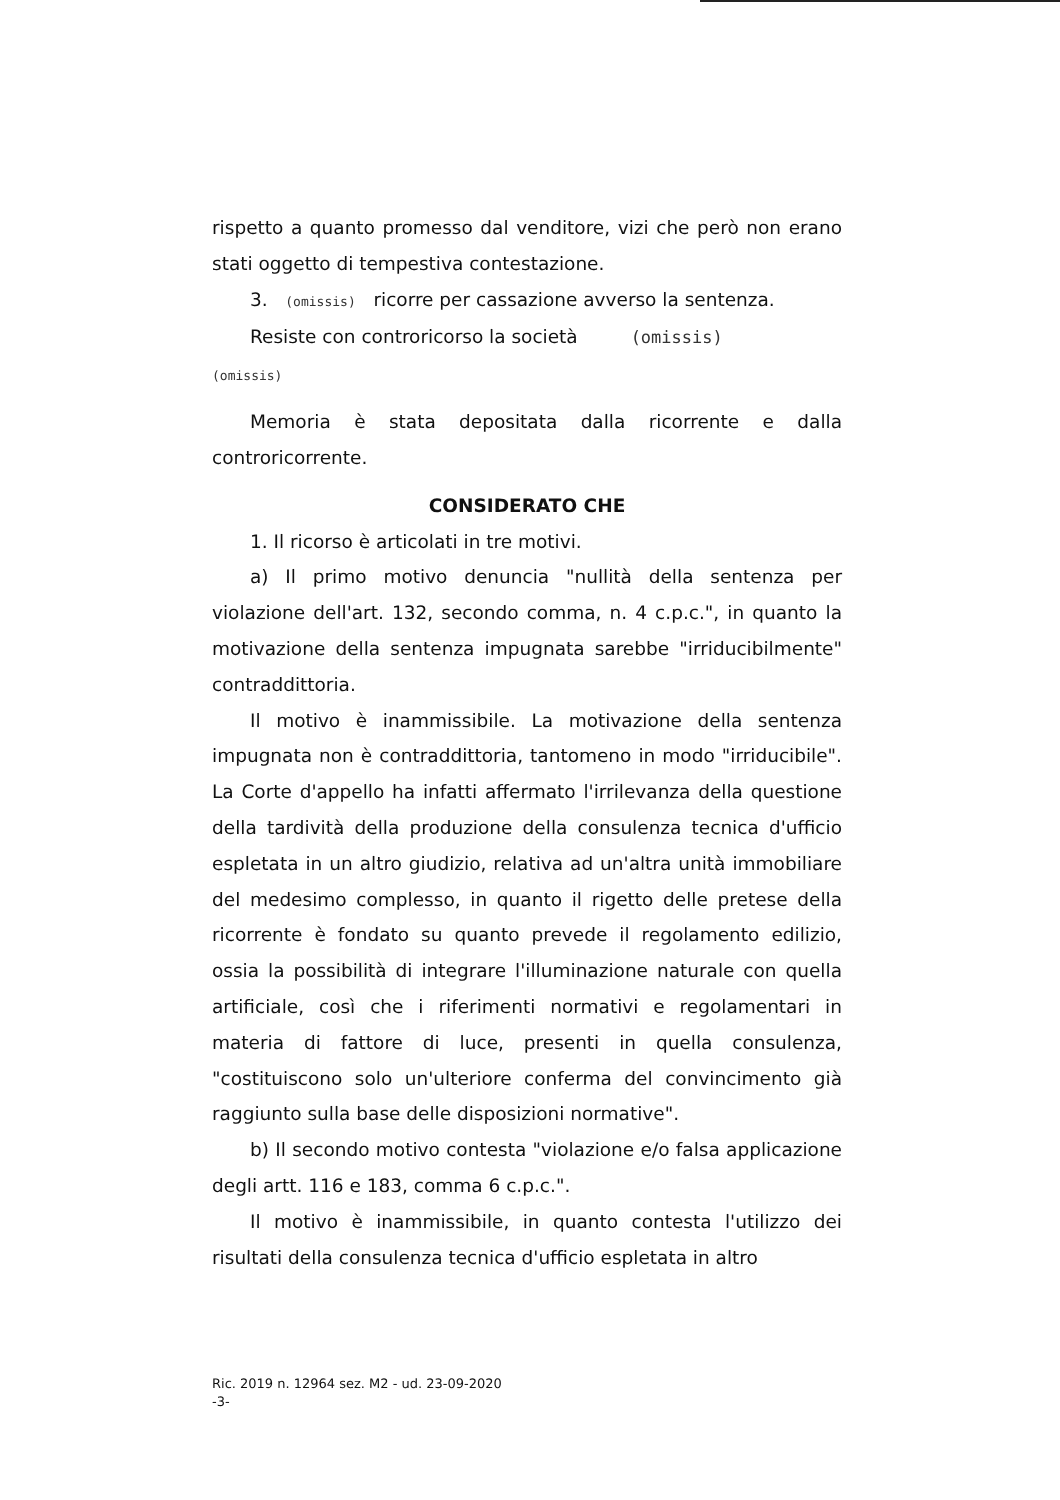rispetto a quanto promesso dal venditore, vizi che però non erano stati oggetto di tempestiva contestazione.
3. (omissis) ricorre per cassazione avverso la sentenza.
Resiste con controricorso la società (omissis)
(omissis)
Memoria è stata depositata dalla ricorrente e dalla controricorrente.
CONSIDERATO CHE
1. Il ricorso è articolati in tre motivi.
a) Il primo motivo denuncia "nullità della sentenza per violazione dell'art. 132, secondo comma, n. 4 c.p.c.", in quanto la motivazione della sentenza impugnata sarebbe "irriducibilmente" contraddittoria.
Il motivo è inammissibile. La motivazione della sentenza impugnata non è contraddittoria, tantomeno in modo "irriducibile". La Corte d'appello ha infatti affermato l'irrilevanza della questione della tardività della produzione della consulenza tecnica d'ufficio espletata in un altro giudizio, relativa ad un'altra unità immobiliare del medesimo complesso, in quanto il rigetto delle pretese della ricorrente è fondato su quanto prevede il regolamento edilizio, ossia la possibilità di integrare l'illuminazione naturale con quella artificiale, così che i riferimenti normativi e regolamentari in materia di fattore di luce, presenti in quella consulenza, "costituiscono solo un'ulteriore conferma del convincimento già raggiunto sulla base delle disposizioni normative".
b) Il secondo motivo contesta "violazione e/o falsa applicazione degli artt. 116 e 183, comma 6 c.p.c.".
Il motivo è inammissibile, in quanto contesta l'utilizzo dei risultati della consulenza tecnica d'ufficio espletata in altro
Ric. 2019 n. 12964 sez. M2 - ud. 23-09-2020
-3-